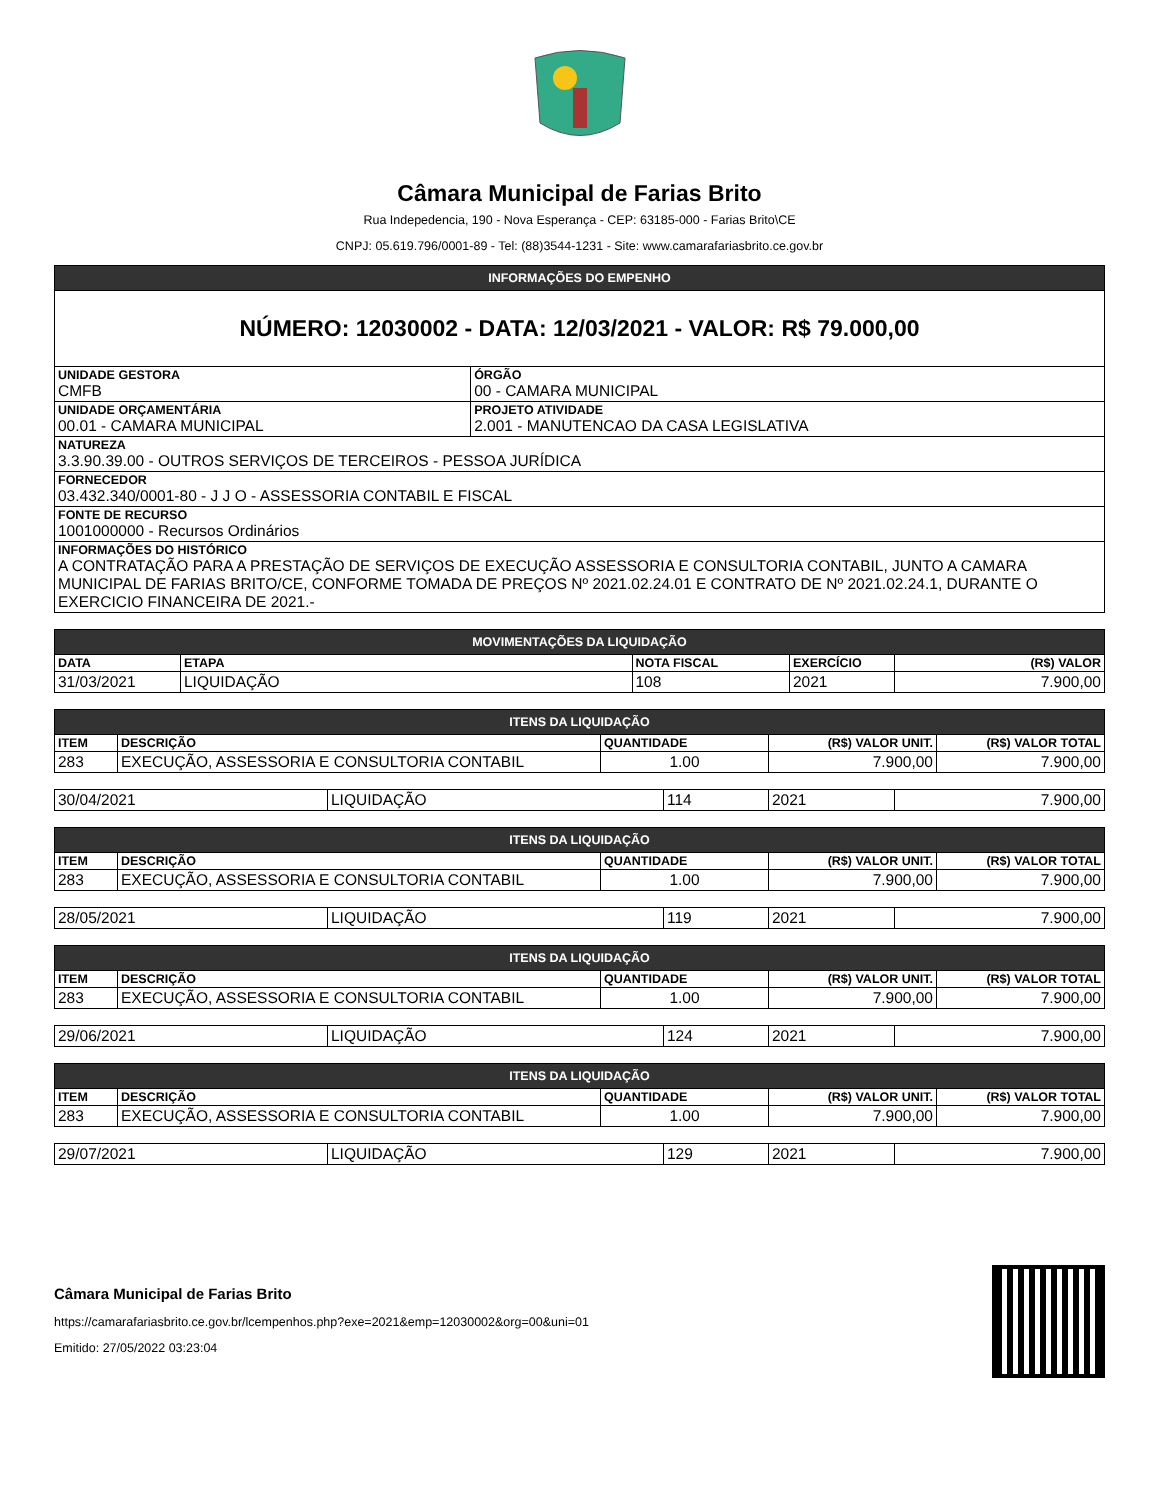Câmara Municipal de Farias Brito
Rua Indepedencia, 190 - Nova Esperança - CEP: 63185-000 - Farias Brito\CE
CNPJ: 05.619.796/0001-89 - Tel: (88)3544-1231 - Site: www.camarafariasbrito.ce.gov.br
| INFORMAÇÕES DO EMPENHO | |
| --- | --- |
| NÚMERO: 12030002 - DATA: 12/03/2021 - VALOR: R$ 79.000,00 | |
| UNIDADE GESTORA CMFB | ÓRGÃO 00 - CAMARA MUNICIPAL |
| UNIDADE ORÇAMENTÁRIA 00.01 - CAMARA MUNICIPAL | PROJETO ATIVIDADE 2.001 - MANUTENCAO DA CASA LEGISLATIVA |
| NATUREZA 3.3.90.39.00 - OUTROS SERVIÇOS DE TERCEIROS - PESSOA JURÍDICA | |
| FORNECEDOR 03.432.340/0001-80 - J J O - ASSESSORIA CONTABIL E FISCAL | |
| FONTE DE RECURSO 1001000000 - Recursos Ordinários | |
| INFORMAÇÕES DO HISTÓRICO A CONTRATAÇÃO PARA A PRESTAÇÃO DE SERVIÇOS DE EXECUÇÃO ASSESSORIA E CONSULTORIA CONTABIL, JUNTO A CAMARA MUNICIPAL DE FARIAS BRITO/CE, CONFORME TOMADA DE PREÇOS Nº 2021.02.24.01 E CONTRATO DE Nº 2021.02.24.1, DURANTE O EXERCICIO FINANCEIRA DE 2021.- | |
| MOVIMENTAÇÕES DA LIQUIDAÇÃO | | | | |
| --- | --- | --- | --- | --- |
| DATA | ETAPA | NOTA FISCAL | EXERCÍCIO | (R$) VALOR |
| 31/03/2021 | LIQUIDAÇÃO | 108 | 2021 | 7.900,00 |
| ITENS DA LIQUIDAÇÃO | | | | |
| --- | --- | --- | --- | --- |
| ITEM | DESCRIÇÃO | QUANTIDADE | (R$) VALOR UNIT. | (R$) VALOR TOTAL |
| 283 | EXECUÇÃO, ASSESSORIA E CONSULTORIA CONTABIL | 1.00 | 7.900,00 | 7.900,00 |
| 30/04/2021 | LIQUIDAÇÃO | 114 | 2021 | 7.900,00 |
| ITENS DA LIQUIDAÇÃO | | | | |
| --- | --- | --- | --- | --- |
| ITEM | DESCRIÇÃO | QUANTIDADE | (R$) VALOR UNIT. | (R$) VALOR TOTAL |
| 283 | EXECUÇÃO, ASSESSORIA E CONSULTORIA CONTABIL | 1.00 | 7.900,00 | 7.900,00 |
| 28/05/2021 | LIQUIDAÇÃO | 119 | 2021 | 7.900,00 |
| ITENS DA LIQUIDAÇÃO | | | | |
| --- | --- | --- | --- | --- |
| ITEM | DESCRIÇÃO | QUANTIDADE | (R$) VALOR UNIT. | (R$) VALOR TOTAL |
| 283 | EXECUÇÃO, ASSESSORIA E CONSULTORIA CONTABIL | 1.00 | 7.900,00 | 7.900,00 |
| 29/06/2021 | LIQUIDAÇÃO | 124 | 2021 | 7.900,00 |
| ITENS DA LIQUIDAÇÃO | | | | |
| --- | --- | --- | --- | --- |
| ITEM | DESCRIÇÃO | QUANTIDADE | (R$) VALOR UNIT. | (R$) VALOR TOTAL |
| 283 | EXECUÇÃO, ASSESSORIA E CONSULTORIA CONTABIL | 1.00 | 7.900,00 | 7.900,00 |
| 29/07/2021 | LIQUIDAÇÃO | 129 | 2021 | 7.900,00 |
Câmara Municipal de Farias Brito
https://camarafariasbrito.ce.gov.br/lcempenhos.php?exe=2021&emp=12030002&org=00&uni=01
Emitido: 27/05/2022 03:23:04